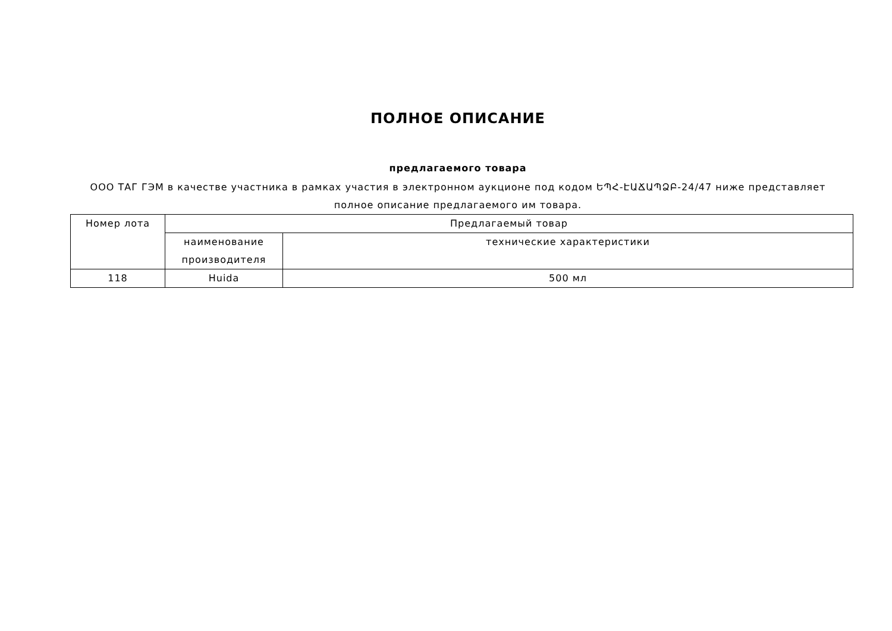ПОЛНОЕ ОПИСАНИЕ
предлагаемого товара
ООО ТАГ ГЭМ в качестве участника в рамках участия в электронном аукционе под кодом ԵՊՀ-ԷԱՃԱՊՁԲ-24/47 ниже представляет полное описание предлагаемого им товара.
| Номер лота | Предлагаемый товар | |
| | наименование производителя | технические характеристики |
| 118 | Huida | 500 мл |